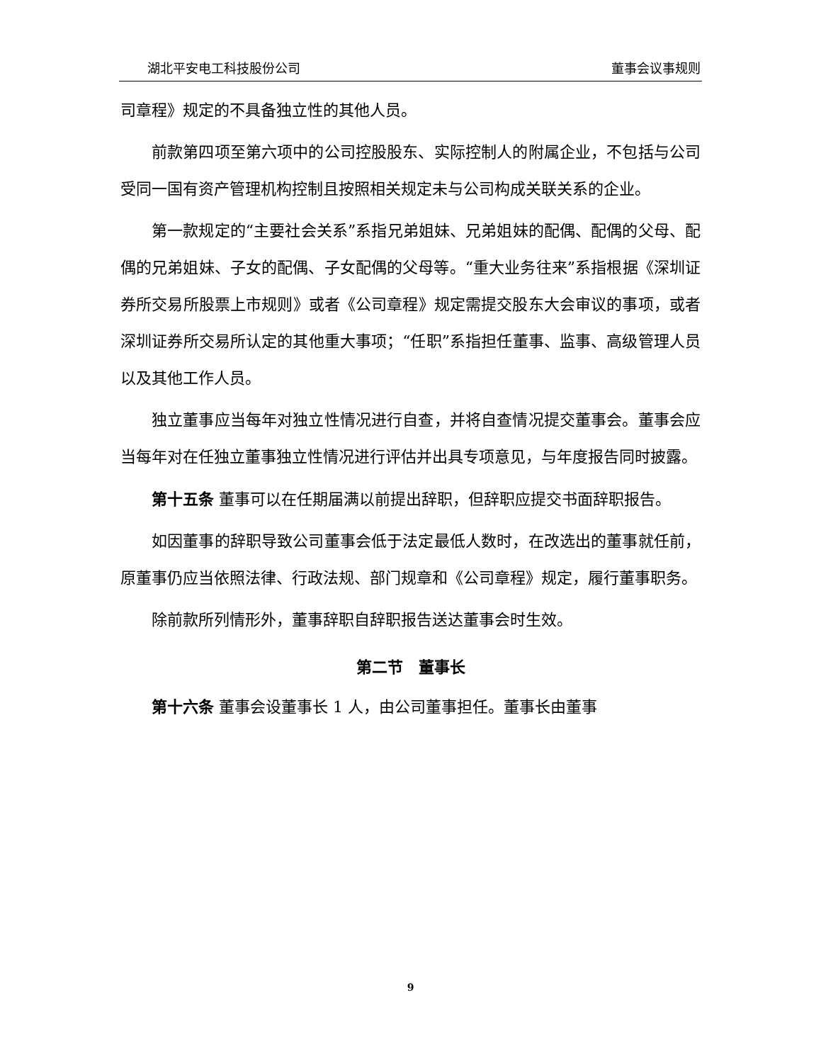湖北平安电工科技股份公司 董事会议事规则
司章程》规定的不具备独立性的其他人员。
前款第四项至第六项中的公司控股股东、实际控制人的附属企业，不包括与公司受同一国有资产管理机构控制且按照相关规定未与公司构成关联关系的企业。
第一款规定的“主要社会关系”系指兄弟姐妹、兄弟姐妹的配偶、配偶的父母、配偶的兄弟姐妹、子女的配偶、子女配偶的父母等。“重大业务往来”系指根据《深圳证券所交易所股票上市规则》或者《公司章程》规定需提交股东大会审议的事项，或者深圳证券所交易所认定的其他重大事项；“任职”系指担任董事、监事、高级管理人员以及其他工作人员。
独立董事应当每年对独立性情况进行自查，并将自查情况提交董事会。董事会应当每年对在任独立董事独立性情况进行评估并出具专项意见，与年度报告同时披露。
第十五条 董事可以在任期届满以前提出辞职，但辞职应提交书面辞职报告。
如因董事的辞职导致公司董事会低于法定最低人数时，在改选出的董事就任前，原董事仍应当依照法律、行政法规、部门规章和《公司章程》规定，履行董事职务。
除前款所列情形外，董事辞职自辞职报告送达董事会时生效。
第二节　董事长
第十六条 董事会设董事长 1 人，由公司董事担任。董事长由董事
9